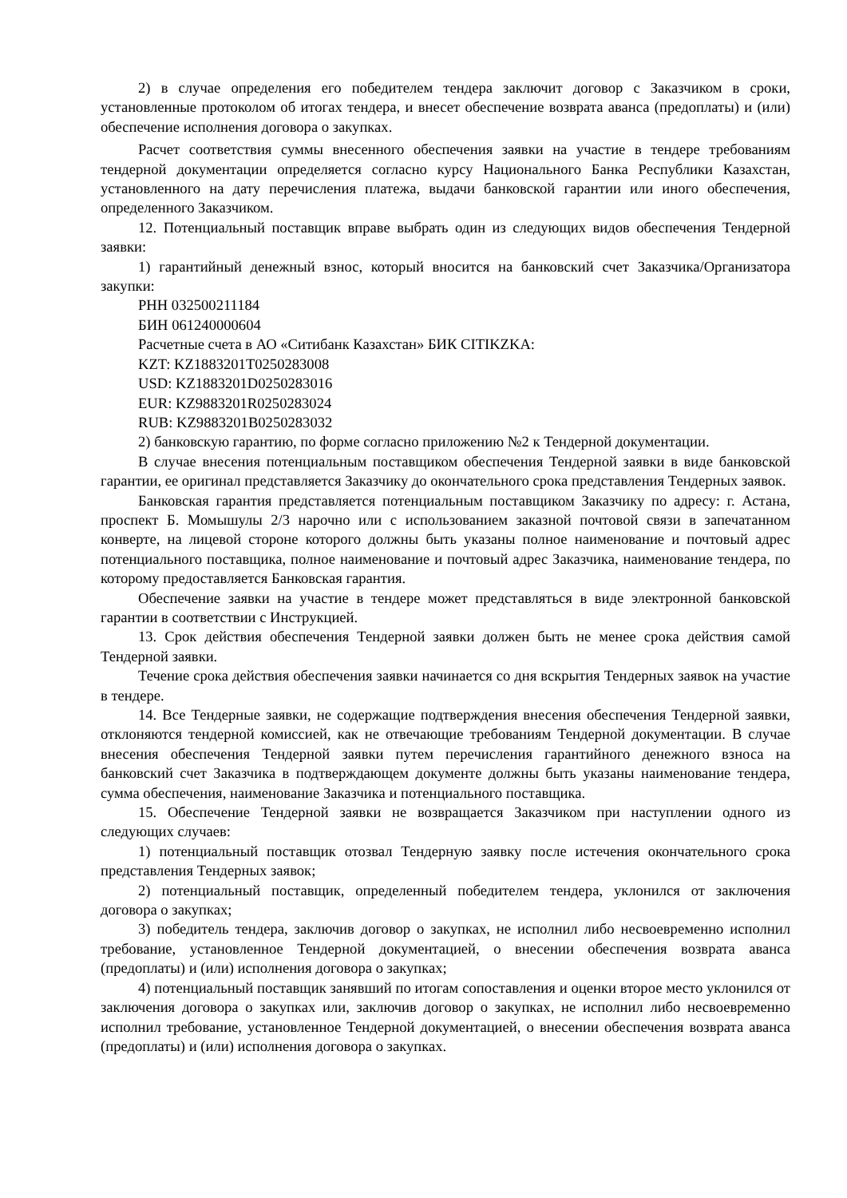2) в случае определения его победителем тендера заключит договор с Заказчиком в сроки, установленные протоколом об итогах тендера, и внесет обеспечение возврата аванса (предоплаты) и (или) обеспечение исполнения договора о закупках.
Расчет соответствия суммы внесенного обеспечения заявки на участие в тендере требованиям тендерной документации определяется согласно курсу Национального Банка Республики Казахстан, установленного на дату перечисления платежа, выдачи банковской гарантии или иного обеспечения, определенного Заказчиком.
12. Потенциальный поставщик вправе выбрать один из следующих видов обеспечения Тендерной заявки:
1) гарантийный денежный взнос, который вносится на банковский счет Заказчика/Организатора закупки:
РНН 032500211184
БИН 061240000604
Расчетные счета в АО «Ситибанк Казахстан» БИК CITIKZKA:
KZT: KZ1883201T0250283008
USD: KZ1883201D0250283016
EUR: KZ9883201R0250283024
RUB: KZ9883201B0250283032
2) банковскую гарантию, по форме согласно приложению №2 к Тендерной документации.
В случае внесения потенциальным поставщиком обеспечения Тендерной заявки в виде банковской гарантии, ее оригинал представляется Заказчику до окончательного срока представления Тендерных заявок.
Банковская гарантия представляется потенциальным поставщиком Заказчику по адресу: г. Астана, проспект Б. Момышулы 2/3 нарочно или с использованием заказной почтовой связи в запечатанном конверте, на лицевой стороне которого должны быть указаны полное наименование и почтовый адрес потенциального поставщика, полное наименование и почтовый адрес Заказчика, наименование тендера, по которому предоставляется Банковская гарантия.
Обеспечение заявки на участие в тендере может представляться в виде электронной банковской гарантии в соответствии с Инструкцией.
13. Срок действия обеспечения Тендерной заявки должен быть не менее срока действия самой Тендерной заявки.
Течение срока действия обеспечения заявки начинается со дня вскрытия Тендерных заявок на участие в тендере.
14. Все Тендерные заявки, не содержащие подтверждения внесения обеспечения Тендерной заявки, отклоняются тендерной комиссией, как не отвечающие требованиям Тендерной документации. В случае внесения обеспечения Тендерной заявки путем перечисления гарантийного денежного взноса на банковский счет Заказчика в подтверждающем документе должны быть указаны наименование тендера, сумма обеспечения, наименование Заказчика и потенциального поставщика.
15. Обеспечение Тендерной заявки не возвращается Заказчиком при наступлении одного из следующих случаев:
1) потенциальный поставщик отозвал Тендерную заявку после истечения окончательного срока представления Тендерных заявок;
2) потенциальный поставщик, определенный победителем тендера, уклонился от заключения договора о закупках;
3) победитель тендера, заключив договор о закупках, не исполнил либо несвоевременно исполнил требование, установленное Тендерной документацией, о внесении обеспечения возврата аванса (предоплаты) и (или) исполнения договора о закупках;
4) потенциальный поставщик занявший по итогам сопоставления и оценки второе место уклонился от заключения договора о закупках или, заключив договор о закупках, не исполнил либо несвоевременно исполнил требование, установленное Тендерной документацией, о внесении обеспечения возврата аванса (предоплаты) и (или) исполнения договора о закупках.